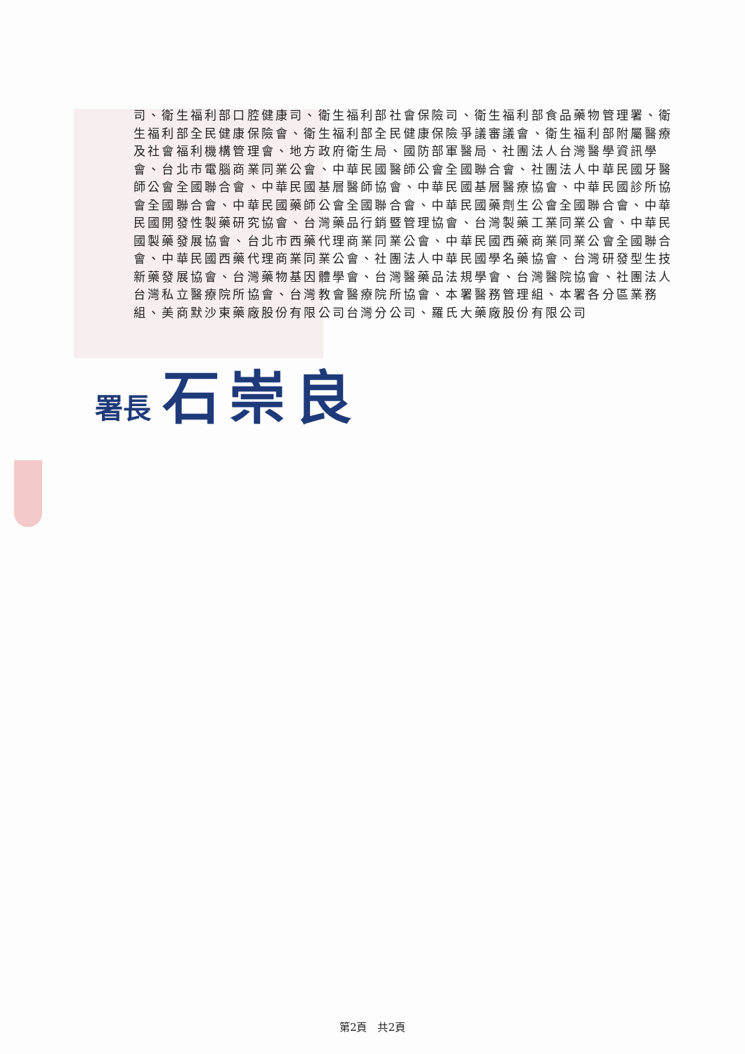司、衛生福利部口腔健康司、衛生福利部社會保險司、衛生福利部食品藥物管理署、衛生福利部全民健康保險會、衛生福利部全民健康保險爭議審議會、衛生福利部附屬醫療及社會福利機構管理會、地方政府衛生局、國防部軍醫局、社團法人台灣醫學資訊學會、台北市電腦商業同業公會、中華民國醫師公會全國聯合會、社團法人中華民國牙醫師公會全國聯合會、中華民國基層醫師協會、中華民國基層醫療協會、中華民國診所協會全國聯合會、中華民國藥師公會全國聯合會、中華民國藥劑生公會全國聯合會、中華民國開發性製藥研究協會、台灣藥品行銷暨管理協會、台灣製藥工業同業公會、中華民國製藥發展協會、台北市西藥代理商業同業公會、中華民國西藥商業同業公會全國聯合會、中華民國西藥代理商業同業公會、社團法人中華民國學名藥協會、台灣研發型生技新藥發展協會、台灣藥物基因體學會、台灣醫藥品法規學會、台灣醫院協會、社團法人台灣私立醫療院所協會、台灣教會醫療院所協會、本署醫務管理組、本署各分區業務組、美商默沙東藥廠股份有限公司台灣分公司、羅氏大藥廠股份有限公司
署長 石崇良
第2頁　共2頁